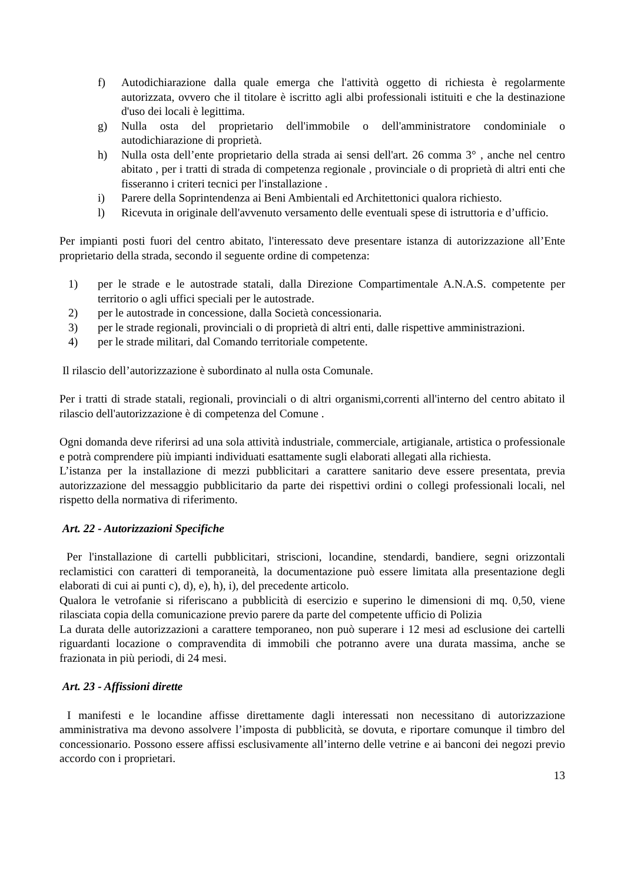f) Autodichiarazione dalla quale emerga che l'attività oggetto di richiesta è regolarmente autorizzata, ovvero che il titolare è iscritto agli albi professionali istituiti e che la destinazione d'uso dei locali è legittima.
g) Nulla osta del proprietario dell'immobile o dell'amministratore condominiale o autodichiarazione di proprietà.
h) Nulla osta dell’ente proprietario della strada ai sensi dell'art. 26 comma 3° , anche nel centro abitato , per i tratti di strada di competenza regionale , provinciale o di proprietà di altri enti che fisseranno i criteri tecnici per l'installazione .
i) Parere della Soprintendenza ai Beni Ambientali ed Architettonici qualora richiesto.
l) Ricevuta in originale dell'avvenuto versamento delle eventuali spese di istruttoria e d’ufficio.
Per impianti posti fuori del centro abitato, l'interessato deve presentare istanza di autorizzazione all’Ente proprietario della strada, secondo il seguente ordine di competenza:
1) per le strade e le autostrade statali, dalla Direzione Compartimentale A.N.A.S. competente per territorio o agli uffici speciali per le autostrade.
2) per le autostrade in concessione, dalla Società concessionaria.
3) per le strade regionali, provinciali o di proprietà di altri enti, dalle rispettive amministrazioni.
4) per le strade militari, dal Comando territoriale competente.
Il rilascio dell’autorizzazione è subordinato al nulla osta Comunale.
Per i tratti di strade statali, regionali, provinciali o di altri organismi,correnti all'interno del centro abitato il rilascio dell'autorizzazione è di competenza del Comune .
Ogni domanda deve riferirsi ad una sola attività industriale, commerciale, artigianale, artistica o professionale e potrà comprendere più impianti individuati esattamente sugli elaborati allegati alla richiesta.
L’istanza per la installazione di mezzi pubblicitari a carattere sanitario deve essere presentata, previa autorizzazione del messaggio pubblicitario da parte dei rispettivi ordini o collegi professionali locali, nel rispetto della normativa di riferimento.
Art. 22 - Autorizzazioni Specifiche
Per l'installazione di cartelli pubblicitari, striscioni, locandine, stendardi, bandiere, segni orizzontali reclamistici con caratteri di temporaneità, la documentazione può essere limitata alla presentazione degli elaborati di cui ai punti c), d), e), h), i), del precedente articolo.
Qualora le vetrofanie si riferiscano a pubblicità di esercizio e superino le dimensioni di mq. 0,50, viene rilasciata copia della comunicazione previo parere da parte del competente ufficio di Polizia
La durata delle autorizzazioni a carattere temporaneo, non può superare i 12 mesi ad esclusione dei cartelli riguardanti locazione o compravendita di immobili che potranno avere una durata massima, anche se frazionata in più periodi, di 24 mesi.
Art. 23 - Affissioni dirette
I manifesti e le locandine affisse direttamente dagli interessati non necessitano di autorizzazione amministrativa ma devono assolvere l’imposta di pubblicità, se dovuta, e riportare comunque il timbro del concessionario. Possono essere affissi esclusivamente all’interno delle vetrine e ai banconi dei negozi previo accordo con i proprietari.
13